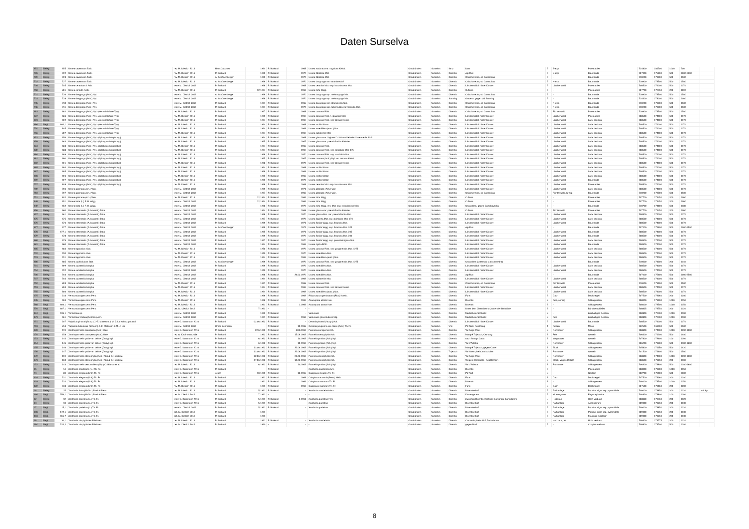Daten Surselva
| 651 | Beleg | 655 | Usnea cavernosa Tuck. | rev. M. Dietrich 2016 | Hans Jacomet | 1964 | P. Burkard | 1968 | Usnea scabrata var. rugulosa Keissl. | Graubünden | Surselva | Ilanz | Ilanz | E | S-exp. | Picea abies | 734800 | 181700 | 1000 | 700 | |
| 726 | Beleg | 722 | Usnea cavernosa Tuck. | rev. M. Dietrich 2016 | P. Burkard | 1969 | P. Burkard | 1970 | Usnea fibrillosa Mot. | Graubünden | Surselva | Disentis | Alp Run | E | S-exp. | Baumrinde | 707000 | 175600 | 500 | 2000-2500 | |
| 729 | Beleg | 723 | Usnea cavernosa Tuck. | rev. M. Dietrich 2016 | A. Schönenberger | 1969 | P. Burkard | 1970 | Usnea fibrillosa Mot. | Graubünden | Surselva | Disentis | Caischavedra, ob Cavardiras | E | - | Baumrinde | 710900 | 173500 | 500 | 1500 | |
| 732 | Beleg | 727 | Usnea cavernosa Tuck. | rev. M. Dietrich 2016 | A. Schönenberger | 1969 | P. Burkard | 1970 | Usnea dasypoga var. stramineola? | Graubünden | Surselva | Disentis | Caischavedra, ob Cavardiras | E | N-exp. | Baumrinde | 710900 | 173500 | 500 | 1500 | |
| 708 | Beleg | 705 | Usnea ceratina s.l. Ach. | teste M. Dietrich 2016 | P. Burkard | 1968 | P. Burkard | 1968 | Usnea ceratina Mot. ssp. incurviscens Mot. | Graubünden | Surselva | Disentis | Lärchenwäldli hinter Kloster | E | Lärchenwald | Picea abies | 708500 | 174000 | 500 | 1170 | |
| 750 | Beleg | 801 | Usnea cornuta Körb. | rev. M. Dietrich 2016 | P. Burkard | 12,1964 | P. Burkard | 1966 | Usnea hirta Wigg. | Graubünden | Surselva | Disentis | Cuflons | E | - | Picea abies | 707700 | 172450 | 200 | 1090 | |
| 731 | Beleg | 726 | Usnea dasypoga (Ach.) Nyl. | teste M. Dietrich 2016 | A. Schönenberger | 1969 | P. Burkard | 1970 | Usnea dasypoga ssp. melanopoga Mot. | Graubünden | Surselva | Disentis | Caischavedra, ob Cavardiras | E | - | Baumrinde | 710900 | 173500 | 500 | 1500 | |
| 733 | Beleg | 728 | Usnea dasypoga (Ach.) Nyl. | teste M. Dietrich 2016 | A. Schönenberger | 1969 | P. Burkard | 1970 | Usnea dasypoga ssp. melanopoga Mot. | Graubünden | Surselva | Sumvitg | Garvera, gegen Val Sumvitg | E | - | Baumrinde | 714600 | 173000 | 500 | 2000 | |
| 735 | Beleg | 730 | Usnea dasypoga (Ach.) Nyl. | teste M. Dietrich 2016 | P. Burkard | 1967 | P. Burkard | 1968 | Usnea dasypoga var. stramineola Mot. | Graubünden | Surselva | Disentis | Caischavedra, ob Cavardiras | E | N-exp. | Baumrinde | 710900 | 173500 | 500 | 1500 | |
| 736 | Beleg | 731 | Usnea dasypoga (Ach.) Nyl. | teste M. Dietrich 2016 | P. Burkard | 1967 | P. Burkard | 1970 | Usnea dasypoga ssp. tuberculata var. flaccida Mot. | Graubünden | Surselva | Disentis | Caischavedra, ob Cavardiras | E | N-exp. | Baumrinde | 710900 | 173500 | 500 | 1500 | |
| 683 | Beleg | 682 | Usnea dasypoga (Ach.) Nyl. (Alectorialsäure-Typ) | rev. M. Dietrich 2016 | P. Burkard | 1967 | P. Burkard | 1968 | Usnea comosa Röhl. | Graubünden | Surselva | Disentis | Caischavedra, ob Cavardiras | E | Fichtenwald | Picea abies | 710900 | 173500 | 500 | 1500 | |
| 687 | Beleg | 686 | Usnea dasypoga (Ach.) Nyl. (Alectorialsäure-Typ) | rev. M. Dietrich 2016 | P. Burkard | 1969 | P. Burkard | 1969 | Usnea comosa Röhl. f. glaucina Mot. | Graubünden | Surselva | Disentis | Lärchenwäldli hinter Kloster | E | Lärchenwald | Picea abies | 708500 | 174000 | 500 | 1170 | |
| 693 | Beleg | 692 | Usnea dasypoga (Ach.) Nyl. (Alectorialsäure-Typ) | rev. M. Dietrich 2016 | P. Burkard | 1964 | P. Burkard | 1969 | Usnea comosa Röhl. var. tatrana Keissl. | Graubünden | Surselva | Disentis | Lärchenwäldli hinter Kloster | E | Lärchenwald | Larix decidua | 708500 | 174000 | 500 | 1170 | |
| 696 | Begl. | 694,1 | Usnea dasypoga (Ach.) Nyl. (Alectorialsäure-Typ) | rev. M. Dietrich 2016 | P. Burkard | 1964 | P. Burkard | 1968 | Usnea mollis Stirton | Graubünden | Surselva | Disentis | Lärchenwäldli hinter Kloster | E | Lärchenwald | Larix decidua | 708500 | 174000 | 500 | 1170 | |
| 754 | Beleg | 805 | Usnea dasypoga (Ach.) Nyl. (Alectorialsäure-Typ) | rev. M. Dietrich 2016 | P. Burkard | 1964 | P. Burkard | 1969 | Usnea sorediifera (auct.) Mot. | Graubünden | Surselva | Disentis | Lärchenwäldli hinter Kloster | E | Lärchenwald | Larix decidua | 708500 | 174000 | 500 | 1170 | |
| 756 | Beleg | 807 | Usnea dasypoga (Ach.) Nyl. (Alectorialsäure-Typ) | rev. M. Dietrich 2016 | P. Burkard | 1964 | P. Burkard | 1969 | Usnea substerilis Mot. | Graubünden | Surselva | Disentis | Lärchenwäldli hinter Kloster | E | Lärchenwald | Larix decidua | 708500 | 174000 | 500 | 1170 | |
| 652 | Beleg | 656 | Usnea dasypoga (Ach.) Nyl. (diplotypus-Morphotyp) | rev. M. Dietrich 2016 | P. Burkard | 1964 | P. Burkard | 1968 | Usnea glauca var. faginea f. cirrhosa Keissler / intermedia III 4! | Graubünden | Surselva | Disentis | Lärchenwäldli hinter Kloster | E | Lärchenwald | Larix decidua | 708500 | 174000 | 500 | 1170 | |
| 659 | Beleg | 663 | Usnea dasypoga (Ach.) Nyl. (diplotypus-Morphotyp) | rev. M. Dietrich 2016 | P. Burkard | 1965 | P. Burkard | 1967 | Usnea glauca var. pseudoflorida Keissler | Graubünden | Surselva | Disentis | Lärchenwäldli hinter Kloster | E | Lärchenwald | Larix decidua | 708500 | 174000 | 500 | 1170 | |
| 684 | Beleg | 683 | Usnea dasypoga (Ach.) Nyl. (diplotypus-Morphotyp) | rev. M. Dietrich 2016 | P. Burkard | 1964 | P. Burkard | 1968 | Usnea comosa Röhl. | Graubünden | Surselva | Disentis | Lärchenwäldli hinter Kloster | E | Lärchenwald | Larix decidua | 708500 | 174000 | 500 | 1170 | |
| 689 | Beleg | 688 | Usnea dasypoga (Ach.) Nyl. (diplotypus-Morphotyp) | rev. M. Dietrich 2016 | P. Burkard | 1964 | P. Burkard | 1969 | Usnea comosa Röhl. var. sordidula Mot. 275 | Graubünden | Surselva | Disentis | Lärchenwäldli hinter Kloster | E | Lärchenwald | Larix decidua | 708500 | 174000 | 500 | 1170 | |
| 690 | Beleg | 689 | Usnea dasypoga (Ach.) Nyl. (diplotypus-Morphotyp) | rev. M. Dietrich 2016 | P. Burkard | 1968 | P. Burkard | 1970 | Usnea comosa Röhl. ssp. sordidula Mot. | Graubünden | Surselva | Disentis | Lärchenwäldli hinter Kloster | E | Lärchenwald | Larix decidua | 708500 | 174000 | 500 | 1170 | |
| 691 | Beleg | 690 | Usnea dasypoga (Ach.) Nyl. (diplotypus-Morphotyp) | rev. M. Dietrich 2016 | P. Burkard | 1965 | P. Burkard | 1967 | Usnea comosa (Ach.) Nyl. var. tatrana Keissl. | Graubünden | Surselva | Disentis | Lärchenwäldli hinter Kloster | E | Lärchenwald | Larix decidua | 708500 | 174000 | 500 | 1170 | |
| 692 | Beleg | 691 | Usnea dasypoga (Ach.) Nyl. (diplotypus-Morphotyp) | rev. M. Dietrich 2016 | P. Burkard | 1968 | P. Burkard | 1970 | Usnea comosa Röhl. var. tatrana Keissl. | Graubünden | Surselva | Disentis | Lärchenwäldli hinter Kloster | E | Lärchenwald | Larix decidua | 708500 | 174000 | 500 | 1170 | |
| 695 | Beleg | 694 | Usnea dasypoga (Ach.) Nyl. (diplotypus-Morphotyp) | rev. M. Dietrich 2016 | P. Burkard | 1964 | P. Burkard | 1968 | Usnea mollis Stirton | Graubünden | Surselva | Disentis | Lärchenwäldli hinter Kloster | E | Lärchenwald | Larix decidua | 708500 | 174000 | 500 | 1170 | |
| 697 | Beleg | 695 | Usnea dasypoga (Ach.) Nyl. (diplotypus-Morphotyp) | rev. M. Dietrich 2016 | P. Burkard | 1969 | P. Burkard | 1969 | Usnea mollis Stirton | Graubünden | Surselva | Disentis | Lärchenwäldli hinter Kloster | E | Lärchenwald | Larix decidua | 708500 | 174000 | 500 | 1170 | |
| 698 | Beleg | 696 | Usnea dasypoga (Ach.) Nyl. (diplotypus-Morphotyp) | rev. M. Dietrich 2016 | P. Burkard | 1965 | P. Burkard | 1968 | Usnea mollis Stirton | Graubünden | Surselva | Disentis | Lärchenwäldli hinter Kloster | E | Lärchenwald | Larix decidua | 708500 | 174000 | 500 | 1170 | |
| 699 | Beleg | 697 | Usnea dasypoga (Ach.) Nyl. (diplotypus-Morphotyp) | rev. M. Dietrich 2016 | P. Burkard | 1965 | P. Burkard | 1970 | Usnea mollis Stirton | Graubünden | Surselva | Disentis | Lärchenwäldli hinter Kloster | E | Lärchenwald | Baumrinde | 708500 | 174000 | 500 | 1170 | |
| 757 | Beleg | 808 | Usnea dasypoga (Ach.) Nyl. (diplotypus-Morphotyp) | rev. M. Dietrich 2016 | P. Burkard | 1968 | P. Burkard | 1968 | Usnea ceratina Mot. ssp. incurviscens Mot. | Graubünden | Surselva | Disentis | Lärchenwäldli hinter Kloster | E | Lärchenwald | Picea abies | 708500 | 174000 | 500 | 1170 | |
| 709 | Beleg | 706 | Usnea glabrata (Ach.) Vain. | teste M. Dietrich 2016 | P. Burkard | 1969 | P. Burkard | 1971 | Usnea glabrata (Ach.) Vain | Graubünden | Surselva | Disentis | Lärchenwäldli hinter Kloster | E | Lärchenwald | Larix decidua | 708500 | 174000 | 500 | 1170 | |
| 710 | Beleg | 707 | Usnea glabrata (Ach.) Vain. | teste M. Dietrich 2016 | P. Burkard | 1967 | P. Burkard | 1968 | Usnea glabrata (Ach.) Vain. | Graubünden | Surselva | Disentis | Caischavedra, ob Cavardiras | E | Fichtenwald, N-exp. | Baumrinde | 710900 | 173500 | 500 | 1500 | |
| 751 | Beleg | 802 | Usnea glabrata (Ach.) Vain. | rev. M. Dietrich 2016 | P. Burkard | 12,1964 | P. Burkard | 1966 | Usnea hirta Wigg. | Graubünden | Surselva | Disentis | Cuflons | E | - | Picea abies | 707700 | 172450 | 200 | 1090 | |
| 648 | Beleg | 651 | Usnea hirta (L.) F. H. Wigg. | teste M. Dietrich 2016 | P. Burkard | 12,1964 | P. Burkard | 1966 | Usnea hirta Wigg. | Graubünden | Surselva | Disentis | Cuflons | E | - | Picea abies | 707700 | 172450 | 200 | 1090 | |
| 649 | Beleg | 652 | Usnea hirta (L.) F. H. Wigg. | teste M. Dietrich 2016 | P. Burkard | 1968 | P. Burkard | 1970 | Usnea hirta Wigg. em. Mot. ssp. minutissima Mot. | Graubünden | Surselva | Disentis | Cavardiras, gegen Caischavedra | E | - | Baumrinde | 710700 | 174100 | 500 | 1180 | |
| 656 | Beleg | 660 | Usnea intermedia (A. Massal.) Jatta | teste M. Dietrich 2016 | P. Burkard | 1964 | P. Burkard | 1968 | Usnea glauca var. pseudoflorida Keissler | Graubünden | Surselva | Disentis | Cuflons | E | Fichtenwald | Picea abies | 707700 | 172450 | 200 | 1090 | |
| 657 | Beleg | 661 | Usnea intermedia (A. Massal.) Jatta | teste M. Dietrich 2016 | P. Burkard | 1968 | P. Burkard | 1970 | Usnea glauca Mot. var. pseudoflorida Mot. | Graubünden | Surselva | Disentis | Lärchenwäldli hinter Kloster | E | Lärchenwald | Larix decidua | 708500 | 174000 | 500 | 1170 | |
| 675 | Beleg | 675 | Usnea intermedia (A. Massal.) Jatta | teste M. Dietrich 2016 | P. Burkard | 1967 | P. Burkard | 1970 | Usnea faginea Mot. var. abieticola Mot. 174 | Graubünden | Surselva | Disentis | Lärchenwäldli hinter Kloster | E | Lärchenwald | Larix decidua | 708500 | 174000 | 500 | 1170 | |
| 676 | Beleg | 676 | Usnea intermedia (A. Massal.) Jatta | teste M. Dietrich 2016 | P. Burkard | 1969 | P. Burkard | 1971 | Usnea florida Wigg. ssp. fistulosa Mot. | Graubünden | Surselva | Disentis | Lärchenwäldli hinter Kloster | E | Lärchenwald | Baumrinde | 708500 | 174000 | 500 | 1170 | |
| 677 | Beleg | 677 | Usnea intermedia (A. Massal.) Jatta | teste M. Dietrich 2016 | A. Schönenberger | 1969 | P. Burkard | 1971 | Usnea florida Wigg. ssp. fistulosa Mot. 245 | Graubünden | Surselva | Disentis | Alp Run | E | - | Baumrinde | 707000 | 175600 | 500 | 2000-2500 | |
| 678 | Begl. | 677,1 | Usnea intermedia (A. Massal.) Jatta | teste M. Dietrich 2016 | P. Burkard | 1965 | P. Burkard | 1971 | Usnea florida Wigg. ssp. fistulosa Mot. 245 | Graubünden | Surselva | Disentis | Lärchenwäldli hinter Kloster | E | Lärchenwald | Baumrinde | 708500 | 174000 | 500 | 1170 | |
| 679 | Beleg | 678 | Usnea intermedia (A. Massal.) Jatta | teste M. Dietrich 2016 | P. Burkard | 1969 | P. Burkard | 1970 | Usnea florida Wigg. ssp. fistulosa Mot. 246 | Graubünden | Surselva | Disentis | Lärchenwäldli hinter Kloster | E | Lärchenwald | Baumrinde | 708500 | 174000 | 500 | 1170 | |
| 680 | Beleg | 679 | Usnea intermedia (A. Massal.) Jatta | teste M. Dietrich 2016 | P. Burkard | 1967 | P. Burkard | 1970 | Usnea florida Wigg. ssp. pseudostrigosa Mot. | Graubünden | Surselva | Disentis | Lärchenwäldli hinter Kloster | E | Lärchenwald | Larix decidua | 708500 | 174000 | 500 | 1170 | |
| 681 | Beleg | 680 | Usnea intermedia (A. Massal.) Jatta | teste M. Dietrich 2016 | P. Burkard | 1964 | P. Burkard | 1969 | Usnea rigida Röhl. | Graubünden | Surselva | Disentis | Lärchenwäldli hinter Kloster | E | Lärchenwald | Baumrinde | 708500 | 174000 | 500 | 1170 | |
| 685 | Beleg | 684 | Usnea lapponica Vain. | rev. M. Dietrich 2016 | P. Burkard | 1970 | P. Burkard | 1970 | Usnea comosa Röhl. var. gorganensis Mot. / 275 | Graubünden | Surselva | Disentis | Lärchenwäldli hinter Kloster | E | Lärchenwald | Larix decidua | 708500 | 174000 | 500 | 1170 | |
| 702 | Beleg | 700 | Usnea lapponica Vain. | rev. M. Dietrich 2016 | P. Burkard | 1970 | P. Burkard | 1970 | Usnea sorediifera Mot. | Graubünden | Surselva | Disentis | Lärchenwäldli hinter Kloster | E | Lärchenwald | Larix decidua | 708500 | 174000 | 500 | 1170 | |
| 703 | Beleg | 701 | Usnea lapponica Vain. | rev. M. Dietrich 2016 | P. Burkard | 1964 | P. Burkard | 1969 | Usnea sorediifera (auct.) Mot. | Graubünden | Surselva | Disentis | Lärchenwäldli hinter Kloster | E | Lärchenwald | Larix decidua | 708500 | 174000 | 500 | 1170 | |
| 686 | Beleg | 685 | Usnea subfloridana Stirt. | teste M. Dietrich 2016 | A. Schönenberger | 1969 | P. Burkard | 1970 | Usnea comosa Röhl. var. gorganensis Mot. / 275 | Graubünden | Surselva | Disentis | Cavardiras (unterhalb Caischavedra) | E | - | Baumrinde | 710600 | 174200 | 200 | 1140 | |
| 701 | Beleg | 699 | Usnea substerilis Motyka | teste M. Dietrich 2016 | P. Burkard | 1969 | P. Burkard | 1970 | Usnea sorediifera Mot. | Graubünden | Surselva | Disentis | Lärchenwäldli hinter Kloster | E | Lärchenwald | Larix decidua | 708500 | 174000 | 500 | 1170 | |
| 704 | Beleg | 702 | Usnea substerilis Motyka | teste M. Dietrich 2016 | P. Burkard | 1970 | P. Burkard | 1970 | Usnea sorediifera Mot. | Graubünden | Surselva | Disentis | Lärchenwäldli hinter Kloster | E | Lärchenwald | Larix decidua | 708500 | 174000 | 500 | 1170 | |
| 706 | Beleg | 703 | Usnea substerilis Motyka | teste M. Dietrich 2016 | P. Burkard | 1968 | P. Burkard | 26.02.1970 | Usnea sorediifera Mot. | Graubünden | Surselva | Disentis | Alp Run | E | - | Baumrinde | 707000 | 175600 | 500 | 2000-2500 | |
| 707 | Beleg | 704 | Usnea substerilis Motyka | teste M. Dietrich 2016 | P. Burkard | 1964 | P. Burkard | 1969 | Usnea substerilis Mot. | Graubünden | Surselva | Disentis | Lärchenwäldli hinter Kloster | E | Lärchenwald | Larix decidua | 708500 | 174000 | 500 | 1170 | |
| 752 | Beleg | 803 | Usnea substerilis Motyka | rev. M. Dietrich 2016 | P. Burkard | 1967 | P. Burkard | 1968 | Usnea comosa Röhl. | Graubünden | Surselva | Disentis | Caischavedra, ob Cavardiras | E | Fichtenwald | Picea abies | 710900 | 173500 | 500 | 1500 | |
| 753 | Beleg | 804 | Usnea substerilis Motyka | rev. M. Dietrich 2016 | P. Burkard | 1964 | P. Burkard | 1969 | Usnea comosa Röhl. var. tatrana Keissl. | Graubünden | Surselva | Disentis | Lärchenwäldli hinter Kloster | E | Lärchenwald | Larix decidua | 708500 | 174000 | 500 | 1170 | |
| 755 | Beleg | 806 | Usnea substerilis Motyka | rev. M. Dietrich 2016 | P. Burkard | 1964 | P. Burkard | 1969 | Usnea sorediifera (auct.) Mot. | Graubünden | Surselva | Disentis | Lärchenwäldli hinter Kloster | E | Lärchenwald | Larix decidua | 708500 | 174000 | 500 | 1170 | |
| 275 | Beleg | 233 | Verrucaria nigrescens Pers. | rev. M. Dietrich 2016 | P. Burkard | 1966 | P. Burkard | 1969 | Rhizocarpon geminatum (Flot.) Koerb. | Graubünden | Surselva | Disentis | Funs | S | Dach | Dachziegel | 707500 | 173160 | 200 | 1200 | |
| 345 | Beleg | 504 | Verrucaria nigrescens Pers. | rev. M. Dietrich 2016 | P. Burkard | 1966 | P. Burkard | 1969 | Acarospora atrata Hue. | Graubünden | Surselva | Disentis | Disentis | S | Fels, sonnig | Silikatgestein | 708000 | 173500 | 1000 | 1150 | |
| 568 | Begl. | 606,1 | Verrucaria nigrescens Pers. | rev. M. Dietrich 2016 | P. Burkard | 1961 | P. Burkard | 1,1966 | Acarospora atrata Hue. | Graubünden | Surselva | Disentis | Disentis | S | - | Silikatgestein | 708000 | 173500 | 1000 | 1150 | |
| 570 | Begl. | 607,1 | Verrucaria nigrescens Pers. | det. M. Dietrich 2016 | P. Burkard | 7,1963 | - | - | - | Graubünden | Surselva | Disentis | hinter dem Disentiserhof, unter der Bahnlinie | S | - | Bündnerschiefer | 708825 | 173750 | 200 | 1120 | |
| 424 | Begl. | 535,1 | Verrucaria sp. | teste M. Dietrich 2016 | P. Burkard | 1962 | P. Burkard | - | Verrucaria | Graubünden | Surselva | Disentis | Medelrhein-Schlucht | S | - | kalkhaltiges Gestein | 708300 | 172400 | 1000 | 1100 | |
| 473 | Beleg | 561 | Verrucaria viridula (Schrad.) Ach. | teste M. Dietrich 2016 | P. Burkard | 1961 | P. Burkard | 1966 | Verrucaria griseorubens Mig. | Graubünden | Surselva | Disentis | Medelrhein-Schlucht | S | Fels | kalkhaltiges Gestein | 708300 | 172400 | 1000 | 1100 | |
| 251 | Beleg | 207 | Vulpicida pinastri (Scop.) J.-E. Mattsson & M. J. Lai subsp. pinastri | teste G. Kaufmann 2016 | P. Burkard | 02.06.1962 | P. Burkard | - | Cetraria pinastri (Scop.) Ach. | Graubünden | Surselva | Disentis | Lärchenwäldli hinter Kloster | E | Lärchenwald | Baumrinde | 708500 | 174000 | 500 | 1170 | |
| 763 | Beleg | 814 | Vulpicida tubulosus (Schaer.) J.-E. Mattsson & M.-J. Lai | teste M. Dietrich 2016 | Urban Lehmann | - | P. Burkard | 10,1968 | Cetraria juniperina var. tilesii (Ach.) Th. Fr. | Graubünden | Surselva | Vrin | Piz Terri, Nordhang | T | Felsen | Moos | 722500 | 163300 | 500 | 2500 | |
| 120 | Beleg | 119 | Xanthoparmelia conspersa (Ach.) Hale | teste G. Kaufmann 2016 | P. Burkard | 22.6.1962 | P. Burkard | 6/22/1962 | Parmelia conspersa Ach. | Graubünden | Surselva | Disentis | Val Sogn Placi | S | Rohmauer | Silikatgestein | 708800 | 174300 | 1000 | 1200-1500 | |
| 170 | Beleg | 158 | Xanthoparmelia conspersa (Ach.) Hale | rev. G. Kaufmann 2016 | P. Burkard | 1962 | P. Burkard | 15.09.1962 | Parmelia stenophylla Ach. | Graubünden | Surselva | Disentis | Mompé Tujetsch, Osthang | S | Fels | Gestein | 706400 | 171300 | 500 | 1400 | |
| 153 | Beleg | 144 | Xanthoparmelia pulla var. delisei (Duby) Nyl. | teste G. Kaufmann 2016 | P. Burkard | 6,1962 | P. Burkard | 10,1962 | Parmelia prolixa (Ach.) Nyl. | Graubünden | Surselva | Disentis | nach Sontga Gada | S | Wegmauer | Gestein | 707800 | 172600 | 100 | 1190 | |
| 154 | Beleg | 145 | Xanthoparmelia pulla var. delisei (Duby) Nyl. | teste G. Kaufmann 2016 | P. Burkard | 6,1962 | P. Burkard | 10,1962 | Parmelia prolixa (Ach.) Nyl. | Graubünden | Surselva | Disentis | Val d'Acletta | S | Rohmauer | Silikatgestein | 706200 | 173900 | 500 | 1300-1600 | |
| 155 | Beleg | 146 | Xanthoparmelia pulla var. delisei (Duby) Nyl. | teste G. Kaufmann 2016 | P. Burkard | 13.06.1962 | P. Burkard | 23.06.1962 | Parmelia prolixa (Ach.) Nyl. | Graubünden | Surselva | Disentis | Mompé Tujetsch, gegen Cunel | S | Block | Silikatgestein | 705800 | 171150 | 500 | 1420 | |
| 156 | Beleg | 147 | Xanthoparmelia pulla var. delisei (Duby) Nyl. | teste G. Kaufmann 2016 | P. Burkard | 13.06.1962 | P. Burkard | 23.06.1962 | Parmelia prolixa (Ach.) Nyl. | Graubünden | Surselva | Tujetsch | Val Strem, bei Camischolas | S | Rohmauer | Gestein | 701500 | 171600 | 500 | 1500 | |
| 172 | Beleg | 159 | Xanthoparmelia stenophylla (Ach.) Ahti & D. Hawksw. | teste G. Kaufmann 2016 | P. Burkard | 22.06.1962 | P. Burkard | 22.06.1962 | Parmelia stenophylla Ach. | Graubünden | Surselva | Disentis | Val Sogn Placi | S | Rohmauer | Silikatgestein | 708800 | 174300 | 1000 | 1200-1500 | |
| 173 | Beleg | 160 | Xanthoparmelia stenophylla (Ach.) Ahti & D. Hawksw. | teste G. Kaufmann 2016 | P. Burkard | 07.06.1962 | P. Burkard | 10.06.1962 | Parmelia stenophylla Ach. | Graubünden | Surselva | Disentis | Weglein Carcarola - Aclettarhein | S | Block, Vogelsitzplatz | Silikatgestein | 708600 | 173650 | 200 | 1100 | |
| 152 | Beleg | 143 | Xanthoparmelia verruculifera (Nyl.) O. Blanco et al. | rev. M. Dietrich 2016 | P. Burkard | 6,1962 | P. Burkard | 10,1962 | Parmelia prolixa (Ach.) Nyl. | Graubünden | Surselva | Disentis | Val d'Acletta | S | Rohmauer | Silikatgestein | 706200 | 173900 | 500 | 1300-1600 | |
| 15 | Beleg | 14 | Xanthoria candelaria (L.) Th. Fr. | teste G. Kaufmann 2016 | P. Burkard | - | P. Burkard | - | Xanthoria candelaria Arn. | Graubünden | Surselva | Disentis | Disentis | E | - | Picea abies | 708000 | 173500 | 1000 | 1150 | |
| 74 | Beleg | 83 | Xanthoria elegans (Link) Th. Fr. | teste G. Kaufmann 2016 | Jeker | 10,1965 | P. Burkard | 12,1965 | Caloplaca elegans Th. Fr. | Graubünden | Surselva | Disentis | Piz Ault | S | - | Gestein | 702700 | 176000 | 500 | 3000 | |
| 418 | Beleg | 531 | Xanthoria elegans (Link) Th. Fr. | rev. M. Dietrich 2016 | P. Burkard | 1963 | P. Burkard | 1969 | Caloplaca aurantia (Pers.) Helb. | Graubünden | Surselva | Disentis | Funs | S | Dach | Dachziegel | 707500 | 173160 | 200 | 1200 | |
| 419 | Beleg | 532 | Xanthoria elegans (Link) Th. Fr. | rev. M. Dietrich 2016 | P. Burkard | 1961 | P. Burkard | 1966 | Caloplaca murorum Th. Fr. | Graubünden | Surselva | Disentis | Disentis | S | - | Silikatgestein | 708000 | 173500 | 1000 | 1150 | |
| 422 | Beleg | 533 | Xanthoria elegans (Link) Th. Fr. | rev. M. Dietrich 2016 | P. Burkard | 1963 | P. Burkard | 1966 | Caloplaca murorum Th. Fr. | Graubünden | Surselva | Disentis | Funs | S | Dach | Dachziegel | 707500 | 173160 | 200 | 1200 | |
| 16 | Beleg | 15 | Xanthoria fulva (Hoffm.) Poelt & Petut. | rev. M. Dietrich 2016 | P. Burkard | 5,1961 | P. Burkard | - | Xanthoria candelaria Arn. | Graubünden | Surselva | Disentis | Disentiserhof | E | Parkanlage | Populus nigra ssp. pyramidalis | 709000 | 173850 | 200 | 1130 | mit Ap. |
| 466 | Begl. | 556,1 | Xanthoria fulva (Hoffm.) Poelt & Petut. | det. M. Dietrich 2016 | P. Burkard | 7,1963 | - | - | - | Graubünden | Surselva | Disentis | Klostergarten | E | Klostergarten | Fagus sylvatica | 708330 | 173900 | 100 | 1190 | |
| 12 | Beleg | 12 | Xanthoria parietina (L.) Th. Fr. | teste G. Kaufmann 2016 | P. Burkard | 5,1961 | P. Burkard | 5,1961 | Xanthoria parietina Frey | Graubünden | Surselva | Disentis | zwischen Disentiserhof und Carcarola, Bahndamm | L | Holzzaun | Holz, verbaut | 708820 | 173750 | 200 | 1120 | |
| 13 | Beleg | 13 | Xanthoria parietina (L.) Th. Fr. | teste G. Kaufmann 2016 | P. Burkard | 5,1961 | P. Burkard | - | Xanthoria parietina | Graubünden | Surselva | Disentis | Disentiserhof | E | Parkanlage | Acer rubrum | 709000 | 173850 | 200 | 1130 | |
| 17 | Begl. | 15,1 | Xanthoria parietina (L.) Th. Fr. | teste M. Dietrich 2016 | P. Burkard | 5,1961 | P. Burkard | - | Xanthoria parietina | Graubünden | Surselva | Disentis | Disentiserhof | E | Parkanlage | Populus nigra ssp. pyramidalis | 709000 | 173850 | 200 | 1130 | |
| 198 | Begl. | 172,1 | Xanthoria parietina (L.) Th. Fr. | det. M. Dietrich 2016 | P. Burkard | 1961 | - | - | - | Graubünden | Surselva | Disentis | Disentiserhof | E | Parkanlage | Populus nigra ssp. pyramidalis | 709000 | 173850 | 200 | 1130 | |
| 463 | Begl. | 555,7 | Xanthoria parietina (L.) Th. Fr. | det. M. Dietrich 2016 | P. Burkard | 1963 | - | - | - | Graubünden | Surselva | Disentis | Disentiserhof | E | Parkanlage | Fraxinus excelsior | 709000 | 173850 | 200 | 1130 | |
| 28 | Begl. | 30,1 | Xanthoria ulophyllodes Räsänen | rev. M. Dietrich 2016 | P. Burkard | 1961 | P. Burkard | - | Xanthoria candelaria | Graubünden | Surselva | Disentis | Carcarola, beim Hof, Bahndamm | L | Holzzaun, alt | Holz, verbaut | 708600 | 173775 | 200 | 1120 | |
| 384 | Begl. | 524,2 | Xanthoria ulophyllodes Räsänen | det. M. Dietrich 2016 | P. Burkard | 1960 | - | - | - | Graubünden | Surselva | Disentis | gegen Brulf | E | - | Corylus avellana | 708800 | 173700 | 500 | 1100 | |
8